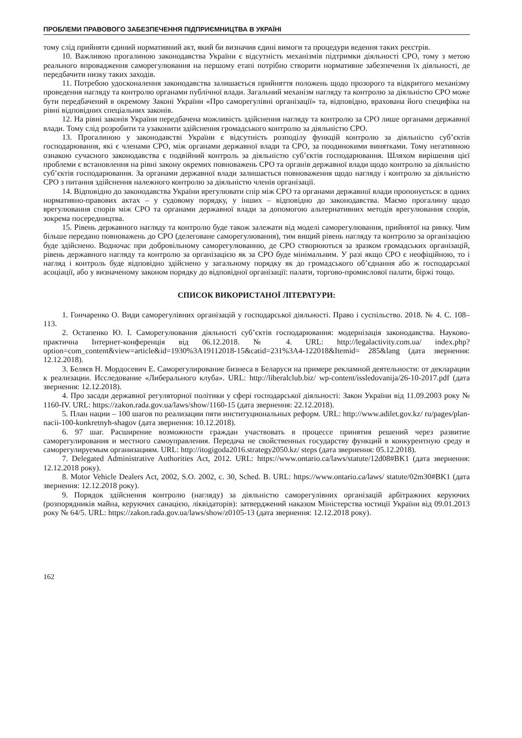ПРОБЛЕМИ ПРАВОВОГО ЗАБЕЗПЕЧЕННЯ ПІДПРИЄМНИЦТВА В УКРАЇНІ
тому слід прийняти єдиний нормативний акт, який би визначив єдині вимоги та процедури ведення таких реєстрів.
10. Важливою прогалиною законодавства України є відсутність механізмів підтримки діяльності СРО, тому з метою реального впровадження саморегулювання на першому етапі потрібно створити нормативне забезпечення їх діяльності, де передбачити низку таких заходів.
11. Потребою удосконалення законодавства залишається прийняття положень щодо прозорого та відкритого механізму проведення нагляду та контролю органами публічної влади. Загальний механізм нагляду та контролю за діяльністю СРО може бути передбачений в окремому Законі України «Про саморегулівні організації» та, відповідно, врахована його специфіка на рівні відповідних спеціальних законів.
12. На рівні законів України передбачена можливість здійснення нагляду та контролю за СРО лише органами державної влади. Тому слід розробити та узаконити здійснення громадського контролю за діяльністю СРО.
13. Прогалиною у законодавстві України є відсутність розподілу функцій контролю за діяльністю суб’єктів господарювання, які є членами СРО, між органами державної влади та СРО, за поодинокими винятками. Тому негативною ознакою сучасного законодавства є подвійний контроль за діяльністю суб’єктів господарювання. Шляхом вирішення цієї проблеми є встановлення на рівні закону окремих повноважень СРО та органів державної влади щодо контролю за діяльністю суб’єктів господарювання. За органами державної влади залишається повноваження щодо нагляду і контролю за діяльністю СРО з питання здійснення належного контролю за діяльністю членів організації.
14. Відповідно до законодавства України врегулювати спір між СРО та органами державної влади пропонується: в одних нормативно-правових актах – у судовому порядку, у інших – відповідно до законодавства. Маємо прогалину щодо врегулювання спорів між СРО та органами державної влади за допомогою альтернативних методів врегулювання спорів, зокрема посередництва.
15. Рівень державного нагляду та контролю буде також залежати від моделі саморегулювання, прийнятої на ринку. Чим більше передано повноважень до СРО (делеговане саморегулювання), тим вищий рівень нагляду та контролю за організацією буде здійснено. Водночас при добровільному саморегулюванню, де СРО створюються за зразком громадських організацій, рівень державного нагляду та контролю за організацією як за СРО буде мінімальним. У разі якщо СРО є неофіційною, то і нагляд і контроль буде відповідно здійснено у загальному порядку як до громадського об’єднання або ж господарської асоціації, або у визначеному законом порядку до відповідної організації: палати, торгово-промислової палати, біржі тощо.
СПИСОК ВИКОРИСТАНОЇ ЛІТЕРАТУРИ:
1. Гончаренко О. Види саморегулівних організацій у господарської діяльності. Право і суспільство. 2018. № 4. С. 108–113.
2. Остапенко Ю. І. Саморегулювання діяльності суб’єктів господарювання: модернізація законодавства. Науково-практична Інтернет-конференція від 06.12.2018. № 4. URL: http://legalactivity.com.ua/ index.php?option=com_content&view=article&id=1930%3A19112018-15&catid=231%3A4-122018&Itemid= 285&lang (дата звернення: 12.12.2018).
3. Беляєв Н. Мордосевич Е. Саморегулирование бизнеса в Беларуси на примере рекламной деятельности: от декларации к реализации. Исследование «Либерального клуба». URL: http://liberalclub.biz/ wp-content/issledovanija/26-10-2017.pdf (дата звернення: 12.12.2018).
4. Про засади державної регуляторної політики у сфері господарської діяльності: Закон України від 11.09.2003 року № 1160-IV. URL: https://zakon.rada.gov.ua/laws/show/1160-15 (дата звернення: 22.12.2018).
5. План нации – 100 шагов по реализации пяти институциональных реформ. URL: http://www.adilet.gov.kz/ ru/pages/plan-nacii-100-konkretnyh-shagov (дата звернення: 10.12.2018).
6. 97 шаг. Расширение возможности граждан участвовать в процессе принятия решений через развитие саморегулирования и местного самоуправления. Передача не свойственных государству функций в конкурентную среду и саморегулируемым организациям. URL: http://itogigoda2016.strategy2050.kz/ steps (дата звернення: 05.12.2018).
7. Delegated Administrative Authorities Act, 2012. URL: https://www.ontario.ca/laws/statute/12d08#BK1 (дата звернення: 12.12.2018 року).
8. Motor Vehicle Dealers Act, 2002, S.O. 2002, c. 30, Sched. B. URL: https://www.ontario.ca/laws/ statute/02m30#BK1 (дата звернення: 12.12.2018 року).
9. Порядок здійснення контролю (нагляду) за діяльністю саморегулівних організацій арбітражних керуючих (розпорядників майна, керуючих санацією, ліквідаторів): затверджений наказом Міністерства юстиції України від 09.01.2013 року № 64/5. URL: https://zakon.rada.gov.ua/laws/show/z0105-13 (дата звернення: 12.12.2018 року).
162